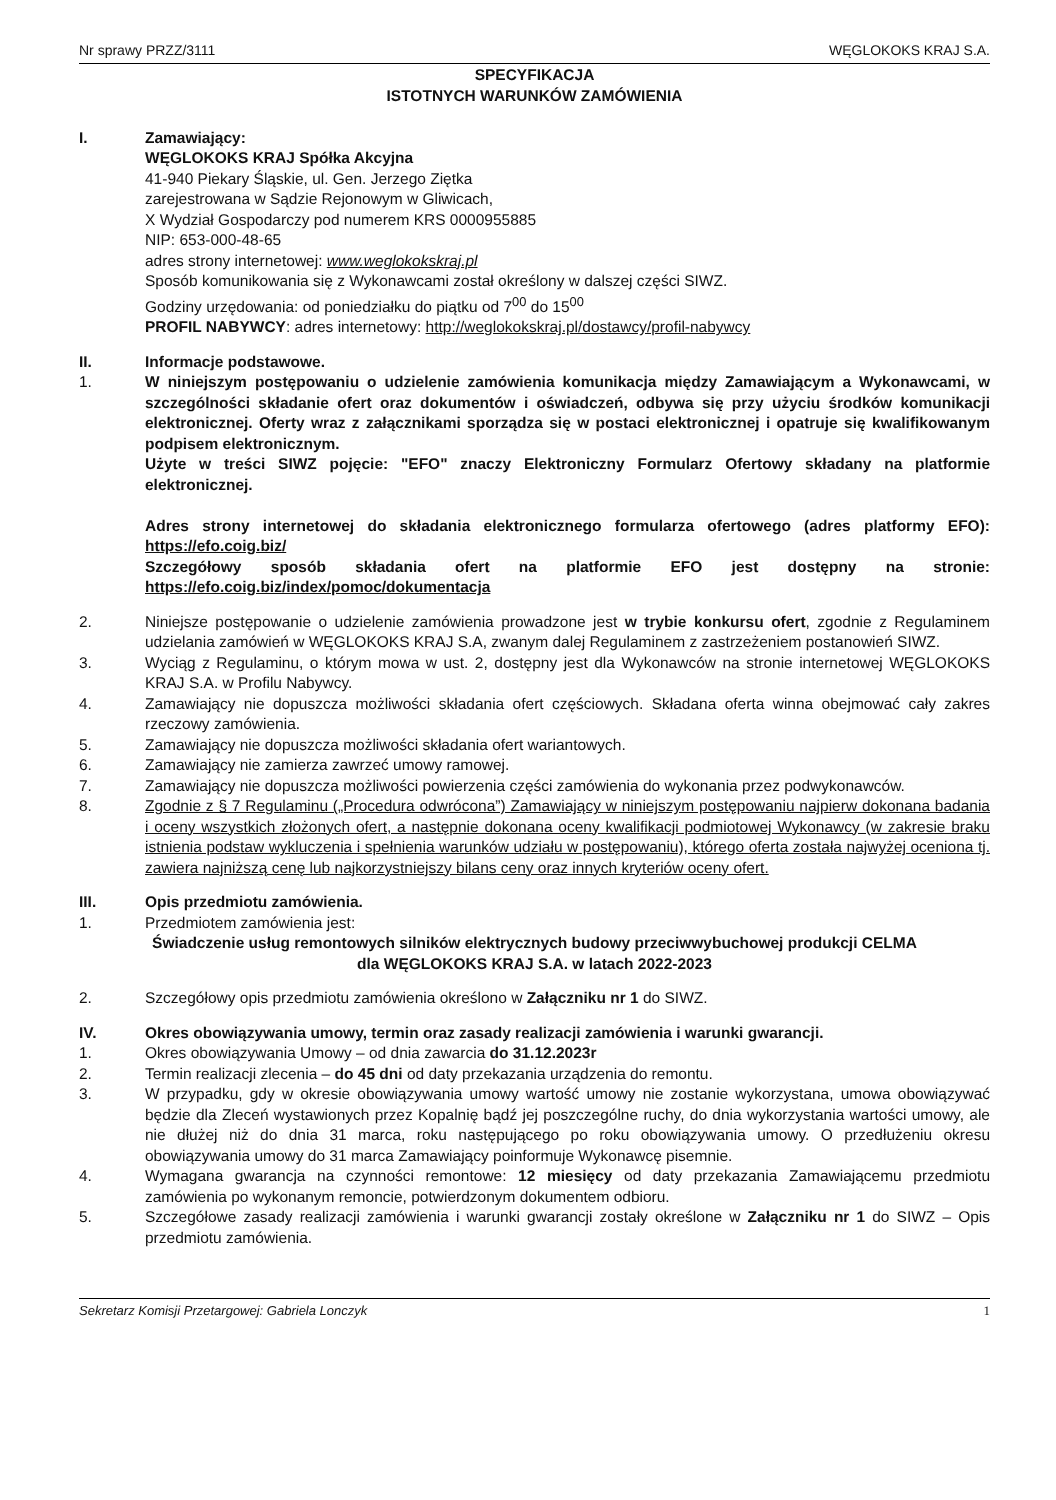Nr sprawy PRZZ/3111 WĘGLOKOKS KRAJ S.A.
SPECYFIKACJA
ISTOTNYCH WARUNKÓW ZAMÓWIENIA
I. Zamawiający:
WĘGLOKOKS KRAJ Spółka Akcyjna
41-940 Piekary Śląskie, ul. Gen. Jerzego Ziętka
zarejestrowana w Sądzie Rejonowym w Gliwicach,
X Wydział Gospodarczy pod numerem KRS 0000955885
NIP: 653-000-48-65
adres strony internetowej: www.weglokokskraj.pl
Sposób komunikowania się z Wykonawcami został określony w dalszej części SIWZ.
Godziny urzędowania: od poniedziałku do piątku od 7<sup>00</sup> do 15<sup>00</sup>
PROFIL NABYWCY: adres internetowy: http://weglokokskraj.pl/dostawcy/profil-nabywcy
II. Informacje podstawowe.
1. W niniejszym postępowaniu o udzielenie zamówienia komunikacja między Zamawiającym a Wykonawcami, w szczególności składanie ofert oraz dokumentów i oświadczeń, odbywa się przy użyciu środków komunikacji elektronicznej. Oferty wraz z załącznikami sporządza się w postaci elektronicznej i opatruje się kwalifikowanym podpisem elektronicznym.
Użyte w treści SIWZ pojęcie: "EFO" znaczy Elektroniczny Formularz Ofertowy składany na platformie elektronicznej.
Adres strony internetowej do składania elektronicznego formularza ofertowego (adres platformy EFO): https://efo.coig.biz/
Szczegółowy sposób składania ofert na platformie EFO jest dostępny na stronie: https://efo.coig.biz/index/pomoc/dokumentacja
2. Niniejsze postępowanie o udzielenie zamówienia prowadzone jest w trybie konkursu ofert, zgodnie z Regulaminem udzielania zamówień w WĘGLOKOKS KRAJ S.A, zwanym dalej Regulaminem z zastrzeżeniem postanowień SIWZ.
3. Wyciąg z Regulaminu, o którym mowa w ust. 2, dostępny jest dla Wykonawców na stronie internetowej WĘGLOKOKS KRAJ S.A. w Profilu Nabywcy.
4. Zamawiający nie dopuszcza możliwości składania ofert częściowych. Składana oferta winna obejmować cały zakres rzeczowy zamówienia.
5. Zamawiający nie dopuszcza możliwości składania ofert wariantowych.
6. Zamawiający nie zamierza zawrzeć umowy ramowej.
7. Zamawiający nie dopuszcza możliwości powierzenia części zamówienia do wykonania przez podwykonawców.
8. Zgodnie z § 7 Regulaminu („Procedura odwrócona”) Zamawiający w niniejszym postępowaniu najpierw dokonana badania i oceny wszystkich złożonych ofert, a następnie dokonana oceny kwalifikacji podmiotowej Wykonawcy (w zakresie braku istnienia podstaw wykluczenia i spełnienia warunków udziału w postępowaniu), którego oferta została najwyżej oceniona tj. zawiera najniższą cenę lub najkorzystniejszy bilans ceny oraz innych kryteriów oceny ofert.
III. Opis przedmiotu zamówienia.
1. Przedmiotem zamówienia jest:
Świadczenie usług remontowych silników elektrycznych budowy przeciwwybuchowej produkcji CELMA
dla WĘGLOKOKS KRAJ S.A. w latach 2022-2023
2. Szczegółowy opis przedmiotu zamówienia określono w Załączniku nr 1 do SIWZ.
IV. Okres obowiązywania umowy, termin oraz zasady realizacji zamówienia i warunki gwarancji.
1. Okres obowiązywania Umowy – od dnia zawarcia do 31.12.2023r
2. Termin realizacji zlecenia – do 45 dni od daty przekazania urządzenia do remontu.
3. W przypadku, gdy w okresie obowiązywania umowy wartość umowy nie zostanie wykorzystana, umowa obowiązywać będzie dla Zleceń wystawionych przez Kopalnię bądź jej poszczególne ruchy, do dnia wykorzystania wartości umowy, ale nie dłużej niż do dnia 31 marca, roku następującego po roku obowiązywania umowy. O przedłużeniu okresu obowiązywania umowy do 31 marca Zamawiający poinformuje Wykonawcę pisemnie.
4. Wymagana gwarancja na czynności remontowe: 12 miesięcy od daty przekazania Zamawiającemu przedmiotu zamówienia po wykonanym remoncie, potwierdzonym dokumentem odbioru.
5. Szczegółowe zasady realizacji zamówienia i warunki gwarancji zostały określone w Załączniku nr 1 do SIWZ – Opis przedmiotu zamówienia.
Sekretarz Komisji Przetargowej: Gabriela Lonczyk 1